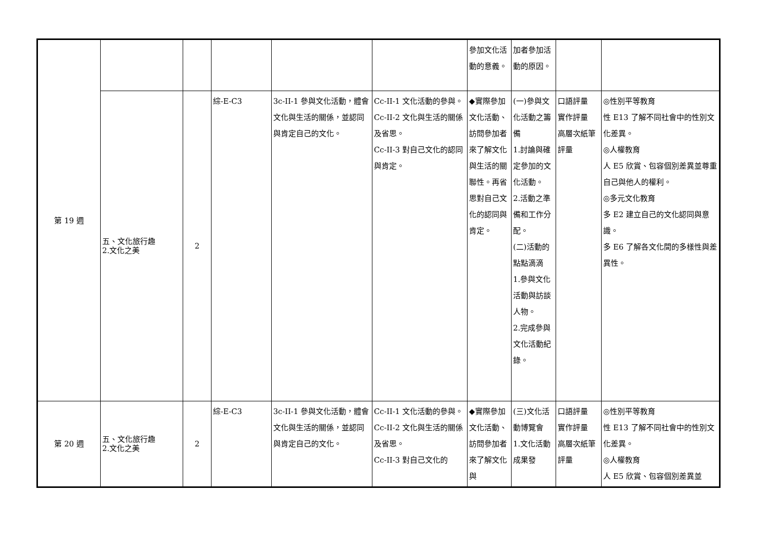| 第 19 週 | | | | | | 參加文化活動的意義。 | 加者參加活動的原因。 | | |
| | 五、文化旅行趣 2.文化之美 | 2 | 綜-E-C3 | 3c-II-1 參與文化活動，體會文化與生活的關係，並認同與肯定自己的文化。 | Cc-II-1 文化活動的參與。 Cc-II-2 文化與生活的關係及省思。 Cc-II-3 對自己文化的認同與肯定。 | ◆實際參加文化活動、訪問參加者來了解文化與生活的關聯性。再省思對自己文化的認同與肯定。 | (一)參與文化活動之籌備 1.討論與確定參加的文化活動。 2.活動之準備和工作分配。 (二)活動的點點滴滴 1.參與文化活動與訪談人物。 2.完成參與文化活動紀錄。 | 口語評量 實作評量 高層次紙筆評量 | ◎性別平等教育 性 E13 了解不同社會中的性別文化差異。 ◎人權教育 人 E5 欣賞、包容個別差異並尊重自己與他人的權利。 ◎多元文化教育 多 E2 建立自己的文化認同與意識。 多 E6 了解各文化間的多樣性與差異性。 |
| 第 20 週 | 五、文化旅行趣 2.文化之美 | 2 | 綜-E-C3 | 3c-II-1 參與文化活動，體會文化與生活的關係，並認同與肯定自己的文化。 | Cc-II-1 文化活動的參與。 Cc-II-2 文化與生活的關係及省思。 Cc-II-3 對自己文化的 | ◆實際參加文化活動、訪問參加者來了解文化與 | (三)文化活動博覽會 1.文化活動成果發 | 口語評量 實作評量 高層次紙筆評量 | ◎性別平等教育 性 E13 了解不同社會中的性別文化差異。 ◎人權教育 人 E5 欣賞、包容個別差異並 |